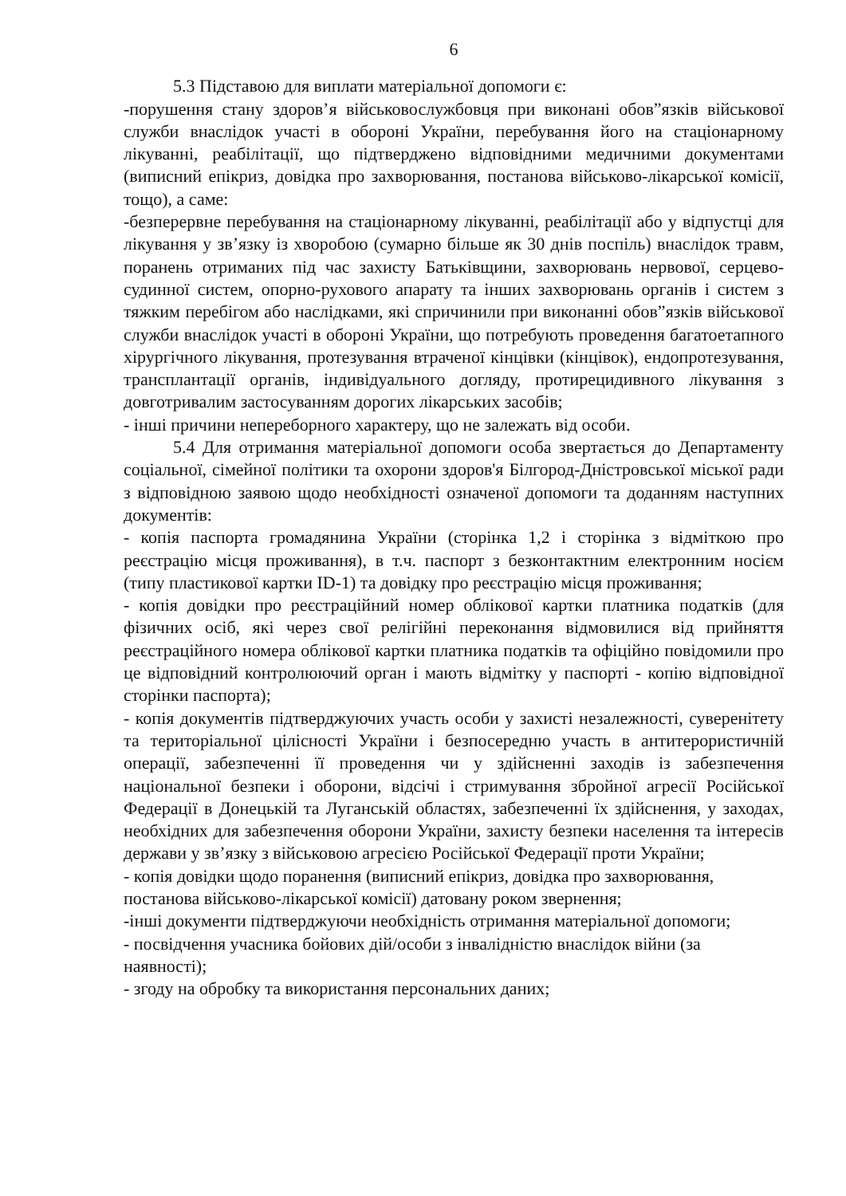6
5.3 Підставою для виплати матеріальної допомоги є:
-порушення стану здоров’я військовослужбовця при виконані обов”язків військової служби внаслідок участі в обороні України, перебування його на стаціонарному лікуванні, реабілітації, що підтверджено відповідними медичними документами (виписний епікриз, довідка про захворювання, постанова військово-лікарської комісії, тощо), а саме:
-безперервне перебування на стаціонарному лікуванні, реабілітації або у відпустці для лікування у зв’язку із хворобою (сумарно більше як 30 днів поспіль) внаслідок травм, поранень отриманих під час захисту Батьківщини, захворювань нервової, серцево-судинної систем, опорно-рухового апарату та інших захворювань органів і систем з тяжким перебігом або наслідками, які спричинили при виконанні обов”язків військової служби внаслідок участі в обороні України, що потребують проведення багатоетапного хірургічного лікування, протезування втраченої кінцівки (кінцівок), ендопротезування, трансплантації органів, індивідуального догляду, протирецидивного лікування з довготривалим застосуванням дорогих лікарських засобів;
- інші причини непереборного характеру, що не залежать від особи.
5.4 Для отримання матеріальної допомоги особа звертається до Департаменту соціальної, сімейної політики та охорони здоров'я Білгород-Дністровської міської ради з відповідною заявою щодо необхідності означеної допомоги та доданням наступних документів:
- копія паспорта громадянина України (сторінка 1,2 і сторінка з відміткою про реєстрацію місця проживання), в т.ч. паспорт з безконтактним електронним носієм (типу пластикової картки ID-1) та довідку про реєстрацію місця проживання;
- копія довідки про реєстраційний номер облікової картки платника податків (для фізичних осіб, які через свої релігійні переконання відмовилися від прийняття реєстраційного номера облікової картки платника податків та офіційно повідомили про це відповідний контролюючий орган і мають відмітку у паспорті - копію відповідної сторінки паспорта);
- копія документів підтверджуючих участь особи у захисті незалежності, суверенітету та територіальної цілісності України і безпосередню участь в антитерористичній операції, забезпеченні її проведення чи у здійсненні заходів із забезпечення національної безпеки і оборони, відсічі і стримування збройної агресії Російської Федерації в Донецькій та Луганській областях, забезпеченні їх здійснення, у заходах, необхідних для забезпечення оборони України, захисту безпеки населення та інтересів держави у зв’язку з військовою агресією Російської Федерації проти України;
- копія довідки щодо поранення (виписний епікриз, довідка про захворювання, постанова військово-лікарської комісії) датовану роком звернення;
-інші документи підтверджуючи необхідність отримання матеріальної допомоги;
- посвідчення учасника бойових дій/особи з інвалідністю внаслідок війни (за наявності);
- згоду на обробку та використання персональних даних;